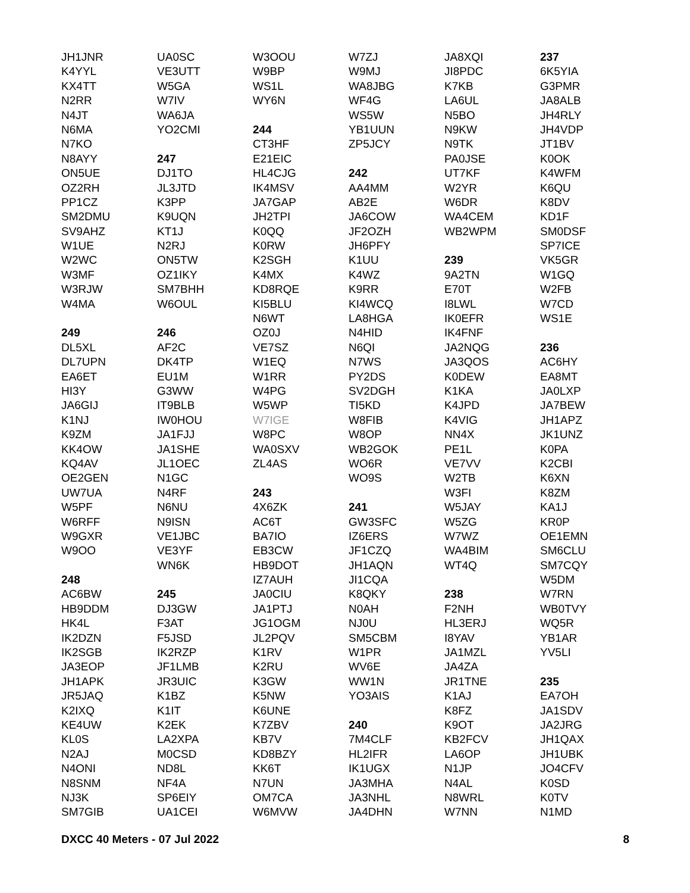JH1JNR
K4YYL
KX4TT
N2RR
N4JT
N6MA
N7KO
N8AYY
ON5UE
OZ2RH
PP1CZ
SM2DMU
SV9AHZ
W1UE
W2WC
W3MF
W3RJW
W4MA
249
DL5XL
DL7UPN
EA6ET
HI3Y
JA6GIJ
K1NJ
K9ZM
KK4OW
KQ4AV
OE2GEN
UW7UA
W5PF
W6RFF
W9GXR
W9OO
248
AC6BW
HB9DDM
HK4L
IK2DZN
IK2SGB
JA3EOP
JH1APK
JR5JAQ
K2IXQ
KE4UW
KL0S
N2AJ
N4ONI
N8SNM
NJ3K
SM7GIB
UA0SC
VE3UTT
W5GA
W7IV
WA6JA
YO2CMI
247
DJ1TO
JL3JTD
K3PP
K9UQN
KT1J
N2RJ
ON5TW
OZ1IKY
SM7BHH
W6OUL
246
AF2C
DK4TP
EU1M
G3WW
IT9BLB
IW0HOU
JA1FJJ
JA1SHE
JL1OEC
N1GC
N4RF
N6NU
N9ISN
VE1JBC
VE3YF
WN6K
245
DJ3GW
F3AT
F5JSD
IK2RZP
JF1LMB
JR3UIC
K1BZ
K1IT
K2EK
LA2XPA
M0CSD
ND8L
NF4A
SP6EIY
UA1CEI
W3OOU
W9BP
WS1L
WY6N
244
CT3HF
E21EIC
HL4CJG
IK4MSV
JA7GAP
JH2TPI
K0QQ
K0RW
K2SGH
K4MX
KD8RQE
KI5BLU
N6WT
OZ0J
VE7SZ
W1EQ
W1RR
W4PG
W5WP
W7IGE
W8PC
WA0SXV
ZL4AS
243
4X6ZK
AC6T
BA7IO
EB3CW
HB9DOT
IZ7AUH
JA0CIU
JA1PTJ
JG1OGM
JL2PQV
K1RV
K2RU
K3GW
K5NW
K6UNE
K7ZBV
KB7V
KD8BZY
KK6T
N7UN
OM7CA
W6MVW
W7ZJ
W9MJ
WA8JBG
WF4G
WS5W
YB1UUN
ZP5JCY
242
AA4MM
AB2E
JA6COW
JF2OZH
JH6PFY
K1UU
K4WZ
K9RR
KI4WCQ
LA8HGA
N4HID
N6QI
N7WS
PY2DS
SV2DGH
TI5KD
W8FIB
W8OP
WB2GOK
WO6R
WO9S
241
GW3SFC
IZ6ERS
JF1CZQ
JH1AQN
JI1CQA
K8QKY
N0AH
NJ0U
SM5CBM
W1PR
WV6E
WW1N
YO3AIS
240
7M4CLF
HL2IFR
IK1UGX
JA3MHA
JA3NHL
JA4DHN
JA8XQI
JI8PDC
K7KB
LA6UL
N5BO
N9KW
N9TK
PA0JSE
UT7KF
W2YR
W6DR
WA4CEM
WB2WPM
239
9A2TN
E70T
I8LWL
IK0EFR
IK4FNF
JA2NQG
JA3QOS
K0DEW
K1KA
K4JPD
K4VIG
NN4X
PE1L
VE7VV
W2TB
W3FI
W5JAY
W5ZG
W7WZ
WA4BIM
WT4Q
238
F2NH
HL3ERJ
I8YAV
JA1MZL
JA4ZA
JR1TNE
K1AJ
K8FZ
K9OT
KB2FCV
LA6OP
N1JP
N4AL
N8WRL
W7NN
237
6K5YIA
G3PMR
JA8ALB
JH4RLY
JH4VDP
JT1BV
K0OK
K4WFM
K6QU
K8DV
KD1F
SM0DSF
SP7ICE
VK5GR
W1GQ
W2FB
W7CD
WS1E
236
AC6HY
EA8MT
JA0LXP
JA7BEW
JH1APZ
JK1UNZ
K0PA
K2CBI
K6XN
K8ZM
KA1J
KR0P
OE1EMN
SM6CLU
SM7CQY
W5DM
W7RN
WB0TVY
WQ5R
YB1AR
YV5LI
235
EA7OH
JA1SDV
JA2JRG
JH1QAX
JH1UBK
JO4CFV
K0SD
K0TV
N1MD
DXCC 40 Meters - 07 Jul 2022 8